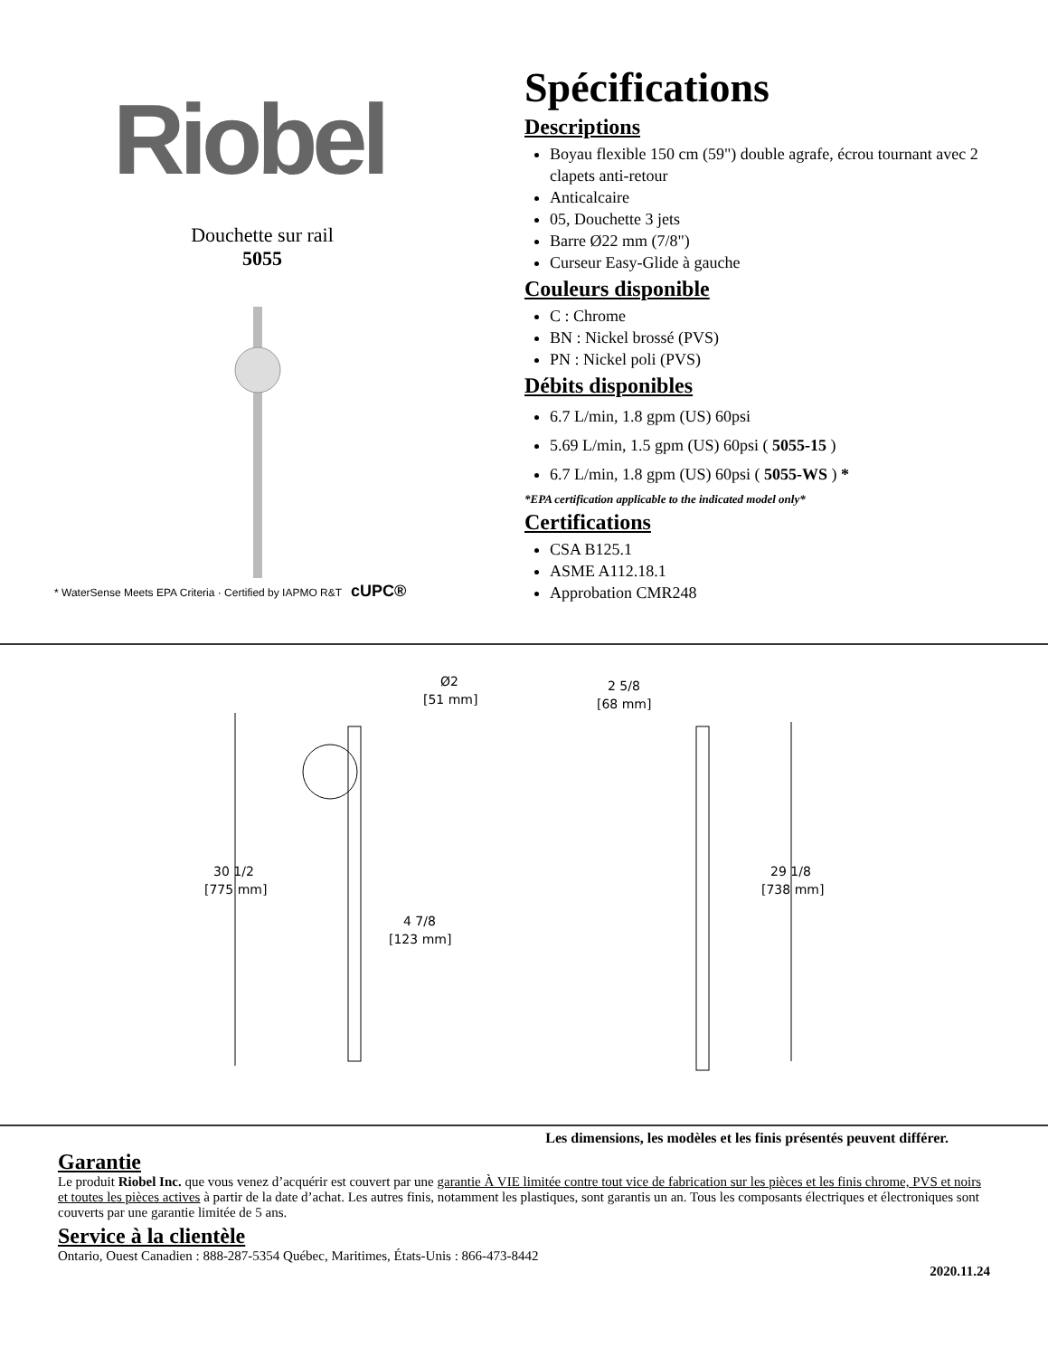Riobel
Douchette sur rail
5055
* WaterSense Meets EPA Criteria · Certified by IAPMO R&T cUPC®
Spécifications
Descriptions
Boyau flexible 150 cm (59") double agrafe, écrou tournant avec 2 clapets anti-retour
Anticalcaire
05, Douchette 3 jets
Barre Ø22 mm (7/8")
Curseur Easy-Glide à gauche
Couleurs disponible
C : Chrome
BN : Nickel brossé (PVS)
PN : Nickel poli (PVS)
Débits disponibles
6.7 L/min, 1.8 gpm (US) 60psi
5.69 L/min, 1.5 gpm (US) 60psi ( 5055-15 )
6.7 L/min, 1.8 gpm (US) 60psi ( 5055-WS ) *
*EPA certification applicable to the indicated model only*
Certifications
CSA B125.1
ASME A112.18.1
Approbation CMR248
30 1/2
[775 mm]
Ø2
[51 mm]
4 7/8
[123 mm]
2 5/8
[68 mm]
29 1/8
[738 mm]
Les dimensions, les modèles et les finis présentés peuvent différer.
Garantie
Le produit Riobel Inc. que vous venez d’acquérir est couvert par une garantie À VIE limitée contre tout vice de fabrication sur les pièces et les finis chrome, PVS et noirs et toutes les pièces actives à partir de la date d’achat. Les autres finis, notamment les plastiques, sont garantis un an. Tous les composants électriques et électroniques sont couverts par une garantie limitée de 5 ans.
Service à la clientèle
Ontario, Ouest Canadien : 888-287-5354 Québec, Maritimes, États-Unis : 866-473-8442
2020.11.24